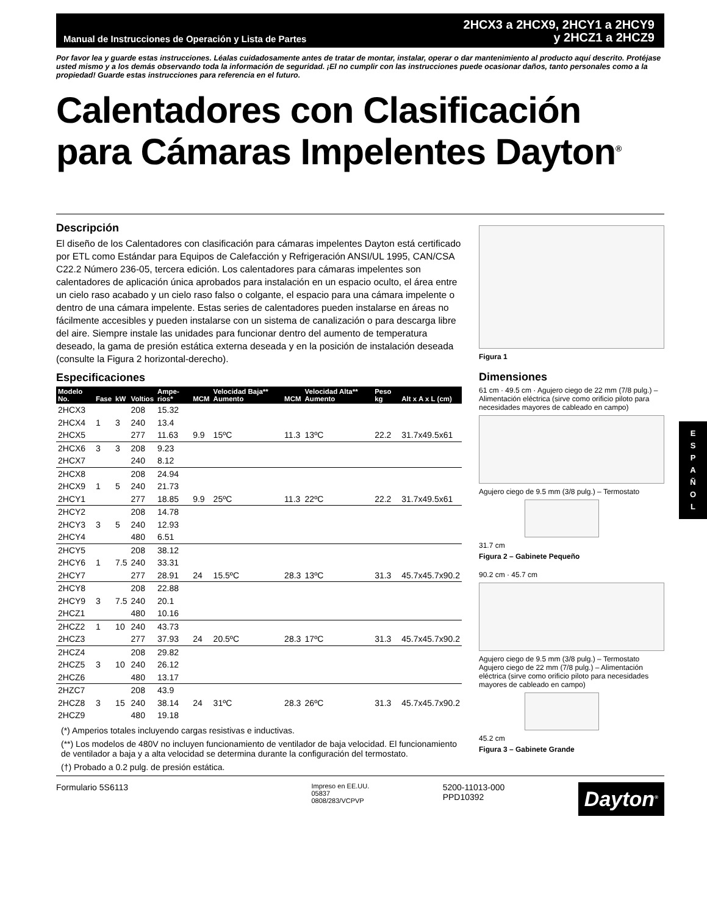Manual de Instrucciones de Operación y Lista de Partes
2HCX3 a 2HCX9, 2HCY1 a 2HCY9
y 2HCZ1 a 2HCZ9
Por favor lea y guarde estas instrucciones. Léalas cuidadosamente antes de tratar de montar, instalar, operar o dar mantenimiento al producto aquí descrito. Protéjase usted mismo y a los demás observando toda la información de seguridad. ¡El no cumplir con las instrucciones puede ocasionar daños, tanto personales como a la propiedad! Guarde estas instrucciones para referencia en el futuro.
Calentadores con Clasificación para Cámaras Impelentes Dayton<sup>®</sup>
Descripción
El diseño de los Calentadores con clasificación para cámaras impelentes Dayton está certificado por ETL como Estándar para Equipos de Calefacción y Refrigeración ANSI/UL 1995, CAN/CSA C22.2 Número 236-05, tercera edición. Los calentadores para cámaras impelentes son calentadores de aplicación única aprobados para instalación en un espacio oculto, el área entre un cielo raso acabado y un cielo raso falso o colgante, el espacio para una cámara impelente o dentro de una cámara impelente. Estas series de calentadores pueden instalarse en áreas no fácilmente accesibles y pueden instalarse con un sistema de canalización o para descarga libre del aire. Siempre instale las unidades para funcionar dentro del aumento de temperatura deseado, la gama de presión estática externa deseada y en la posición de instalación deseada (consulte la Figura 2 horizontal-derecho).
Especificaciones
| Modelo No. | Fase | kW | Voltios | Ampe-rios* | MCM | Velocidad Baja** Aumento | MCM | Velocidad Alta** Aumento | Peso kg | Alt x A x L (cm) |
| --- | --- | --- | --- | --- | --- | --- | --- | --- | --- | --- |
| 2HCX3 | | | 208 | 15.32 | | | | | | |
| 2HCX4 | 1 | 3 | 240 | 13.4 | | | | | | |
| 2HCX5 | | | 277 | 11.63 | 9.9 | 15ºC | 11.3 | 13ºC | 22.2 | 31.7x49.5x61 |
| 2HCX6 | 3 | 3 | 208 | 9.23 | | | | | | |
| 2HCX7 | | | 240 | 8.12 | | | | | | |
| 2HCX8 | | | 208 | 24.94 | | | | | | |
| 2HCX9 | 1 | 5 | 240 | 21.73 | | | | | | |
| 2HCY1 | | | 277 | 18.85 | 9.9 | 25ºC | 11.3 | 22ºC | 22.2 | 31.7x49.5x61 |
| 2HCY2 | | | 208 | 14.78 | | | | | | |
| 2HCY3 | 3 | 5 | 240 | 12.93 | | | | | | |
| 2HCY4 | | | 480 | 6.51 | | | | | | |
| 2HCY5 | | | 208 | 38.12 | | | | | | |
| 2HCY6 | 1 | 7.5 | 240 | 33.31 | | | | | | |
| 2HCY7 | | | 277 | 28.91 | 24 | 15.5ºC | 28.3 | 13ºC | 31.3 | 45.7x45.7x90.2 |
| 2HCY8 | | | 208 | 22.88 | | | | | | |
| 2HCY9 | 3 | 7.5 | 240 | 20.1 | | | | | | |
| 2HCZ1 | | | 480 | 10.16 | | | | | | |
| 2HCZ2 | 1 | 10 | 240 | 43.73 | | | | | | |
| 2HCZ3 | | | 277 | 37.93 | 24 | 20.5ºC | 28.3 | 17ºC | 31.3 | 45.7x45.7x90.2 |
| 2HCZ4 | | | 208 | 29.82 | | | | | | |
| 2HCZ5 | 3 | 10 | 240 | 26.12 | | | | | | |
| 2HCZ6 | | | 480 | 13.17 | | | | | | |
| 2HZC7 | | | 208 | 43.9 | | | | | | |
| 2HCZ8 | 3 | 15 | 240 | 38.14 | 24 | 31ºC | 28.3 | 26ºC | 31.3 | 45.7x45.7x90.2 |
| 2HCZ9 | | | 480 | 19.18 | | | | | | |
(*) Amperios totales incluyendo cargas resistivas e inductivas.
(**) Los modelos de 480V no incluyen funcionamiento de ventilador de baja velocidad. El funcionamiento de ventilador a baja y a alta velocidad se determina durante la configuración del termostato.
(†) Probado a 0.2 pulg. de presión estática.
Figura 1
Dimensiones
61 cm · 49.5 cm · Agujero ciego de 22 mm (7/8 pulg.) – Alimentación eléctrica (sirve como orificio piloto para necesidades mayores de cableado en campo)
Agujero ciego de 9.5 mm (3/8 pulg.) – Termostato
31.7 cm
Figura 2 – Gabinete Pequeño
90.2 cm · 45.7 cm
Agujero ciego de 9.5 mm (3/8 pulg.) – Termostato
Agujero ciego de 22 mm (7/8 pulg.) – Alimentación eléctrica (sirve como orificio piloto para necesidades mayores de cableado en campo)
45.2 cm
Figura 3 – Gabinete Grande
Formulario 5S6113
Impreso en EE.UU.
05837
0808/283/VCPVP
5200-11013-000
PPD10392
Dayton<sup>®</sup>
E
S
P
A
Ñ
O
L